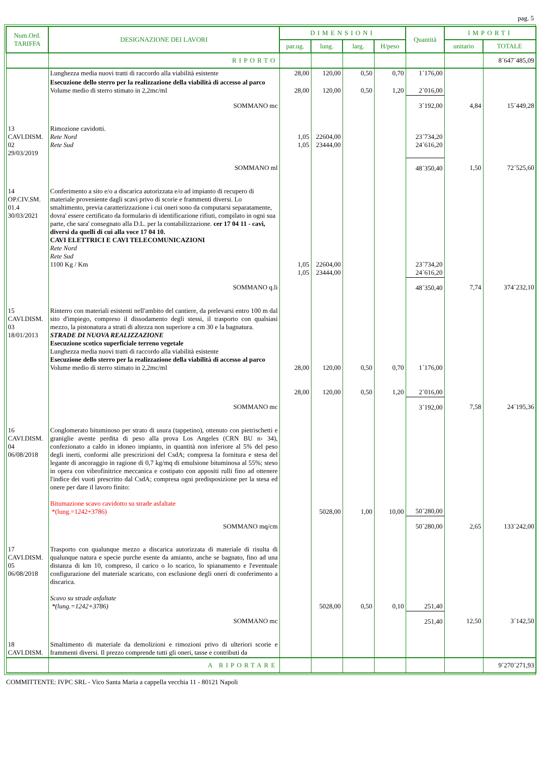pag. 5
| Num.Ord. TARIFFA | DESIGNAZIONE DEI LAVORI | DIMENSIONI | | | | Quantità | IMPORTI | |
| --- | --- | --- | --- | --- | --- | --- | --- | --- |
| | | par.ug. | lung. | larg. | H/peso | | unitario | TOTALE |
| | RIPORTO | | | | | | | 8´647´485,09 |
| | Lunghezza media nuovi tratti di raccordo alla viabilità esistente | 28,00 | 120,00 | 0,50 | 0,70 | 1´176,00 | | |
| | Esecuzione dello sterro per la realizzazione della viabilità di accesso al parco Volume medio di sterro stimato in 2,2mc/ml | 28,00 | 120,00 | 0,50 | 1,20 | 2´016,00 | | |
| | SOMMANO mc | | | | | 3´192,00 | 4,84 | 15´449,28 |
| 13 CAVI.DISM. 02 29/03/2019 | Rimozione cavidotti. Rete Nord Rete Sud | 1,05 1,05 | 22604,00 23444,00 | | | 23´734,20 24´616,20 | | |
| | SOMMANO ml | | | | | 48´350,40 | 1,50 | 72´525,60 |
| 14 OP.CIV.SM. 01.4 30/03/2021 | Conferimento a sito e/o a discarica autorizzata e/o ad impianto di recupero di materiale proveniente dagli scavi privo di scorie e frammenti diversi. Lo smaltimento, previa caratterizzazione i cui oneri sono da computarsi separatamente, dovra' essere certificato da formulario di identificazione rifiuti, compilato in ogni sua parte, che sara' consegnato alla D.L. per la contabilizzazione. cer 17 04 11 - cavi, diversi da quelli di cui alla voce 17 04 10. CAVI ELETTRICI E CAVI TELECOMUNICAZIONI Rete Nord Rete Sud 1100 Kg / Km | 1,05 1,05 | 22604,00 23444,00 | | | 23´734,20 24´616,20 | | |
| | SOMMANO q.li | | | | | 48´350,40 | 7,74 | 374´232,10 |
| 15 CAVI.DISM. 03 18/01/2013 | Rinterro con materiali esistenti nell'ambito del cantiere, da prelevarsi entro 100 m dal sito d'impiego, compreso il dissodamento degli stessi, il trasporto con qualsiasi mezzo, la pistonatura a strati di altezza non superiore a cm 30 e la bagnatura. STRADE DI NUOVA REALIZZAZIONE Esecuzione scotico superficiale terreno vegetale Lunghezza media nuovi tratti di raccordo alla viabilità esistente Esecuzione dello sterro per la realizzazione della viabilità di accesso al parco Volume medio di sterro stimato in 2,2mc/ml | 28,00 28,00 | 120,00 120,00 | 0,50 0,50 | 0,70 1,20 | 1´176,00 2´016,00 | | |
| | SOMMANO mc | | | | | 3´192,00 | 7,58 | 24´195,36 |
| 16 CAVI.DISM. 04 06/08/2018 | Conglomerato bituminoso per strato di usura (tappetino), ottenuto con pietrischetti e graniglie avente perdita di peso alla prova Los Angeles (CRN BU n› 34), confezionato a caldo in idoneo impianto, in quantità non inferiore al 5% del peso degli inerti, conformi alle prescrizioni del CsdA; compresa la fornitura e stesa del legante di ancoraggio in ragione di 0,7 kg/mq di emulsione bituminosa al 55%; steso in opera con vibrofinitrice meccanica e costipato con appositi rulli fino ad ottenere l'indice dei vuoti prescritto dal CsdA; compresa ogni predisposizione per la stesa ed onere per dare il lavoro finito: Bitumazione scavo cavidotto su strade asfaltate *(lung.=1242+3786) | | 5028,00 | 1,00 | 10,00 | 50´280,00 | | |
| | SOMMANO mq/cm | | | | | 50´280,00 | 2,65 | 133´242,00 |
| 17 CAVI.DISM. 05 06/08/2018 | Trasporto con qualunque mezzo a discarica autorizzata di materiale di risulta di qualunque natura e specie purche esente da amianto, anche se bagnato, fino ad una distanza di km 10, compreso, il carico o lo scarico, lo spianamento e l'eventuale configurazione del materiale scaricato, con esclusione degli oneri di conferimento a discarica. Scavo su strade asfaltate *(lung.=1242+3786) | | 5028,00 | 0,50 | 0,10 | 251,40 | | |
| | SOMMANO mc | | | | | 251,40 | 12,50 | 3´142,50 |
| 18 CAVI.DISM. | Smaltimento di materiale da demolizioni e rimozioni privo di ulteriori scorie e frammenti diversi. Il prezzo comprende tutti gli oneri, tasse e contributi da | | | | | | | |
| | A RIPORTARE | | | | | | | 9´270´271,93 |
COMMITTENTE: IVPC SRL - Vico Santa Maria a cappella vecchia 11 - 80121 Napoli